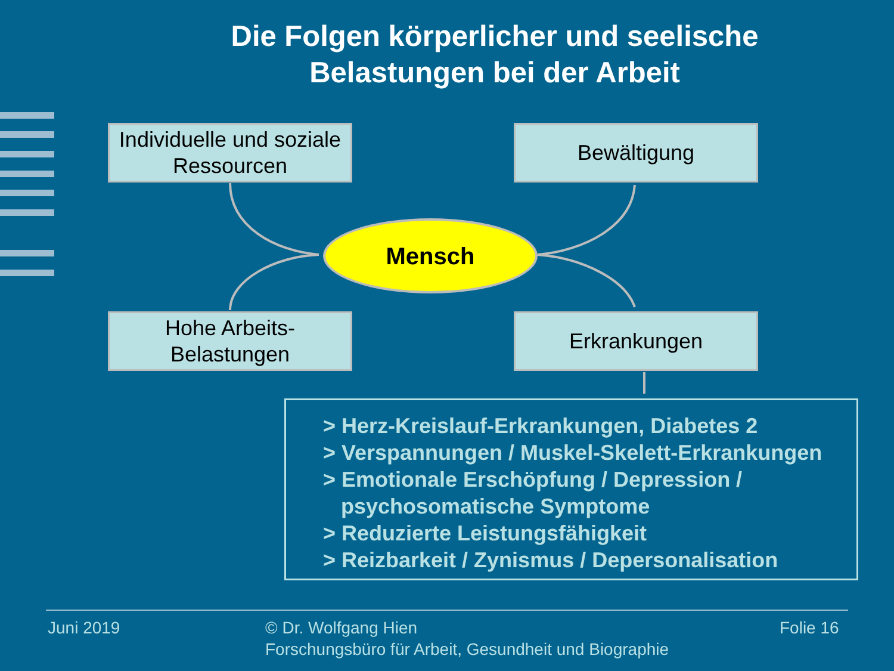Die Folgen körperlicher und seelische
Belastungen bei der Arbeit
Individuelle und soziale
Ressourcen
Bewältigung
Mensch
Hohe Arbeits-
Belastungen
Erkrankungen
> Herz-Kreislauf-Erkrankungen, Diabetes 2
> Verspannungen / Muskel-Skelett-Erkrankungen
> Emotionale Erschöpfung / Depression /
psychosomatische Symptome
> Reduzierte Leistungsfähigkeit
> Reizbarkeit / Zynismus / Depersonalisation
Juni 2019
© Dr. Wolfgang Hien
Forschungsbüro für Arbeit, Gesundheit und Biographie
Folie 16